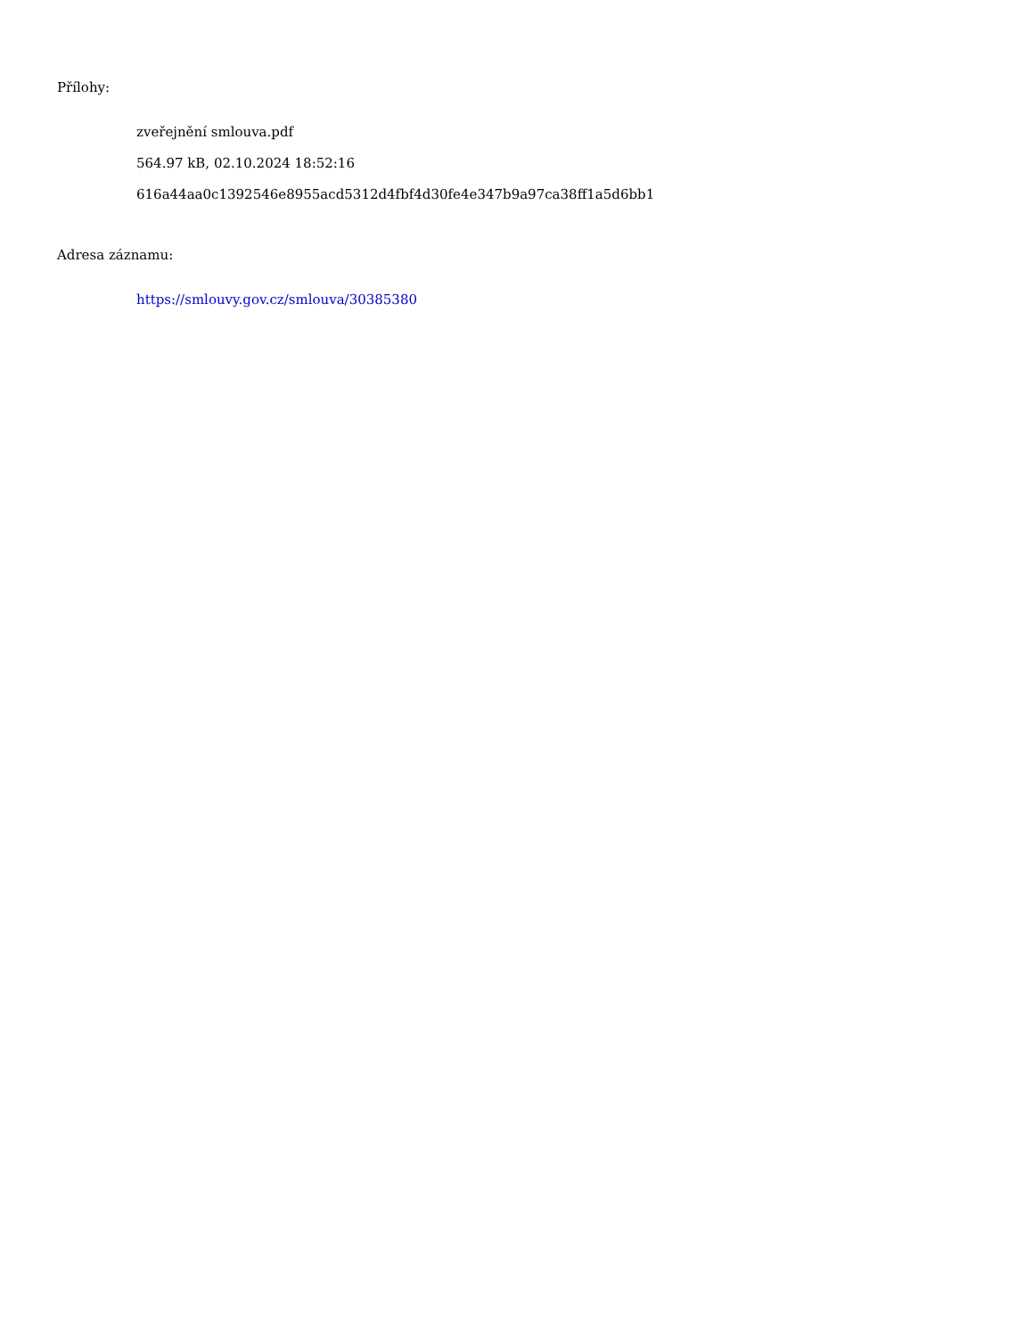Přílohy:
zveřejnění smlouva.pdf
564.97 kB, 02.10.2024 18:52:16
616a44aa0c1392546e8955acd5312d4fbf4d30fe4e347b9a97ca38ff1a5d6bb1
Adresa záznamu:
https://smlouvy.gov.cz/smlouva/30385380